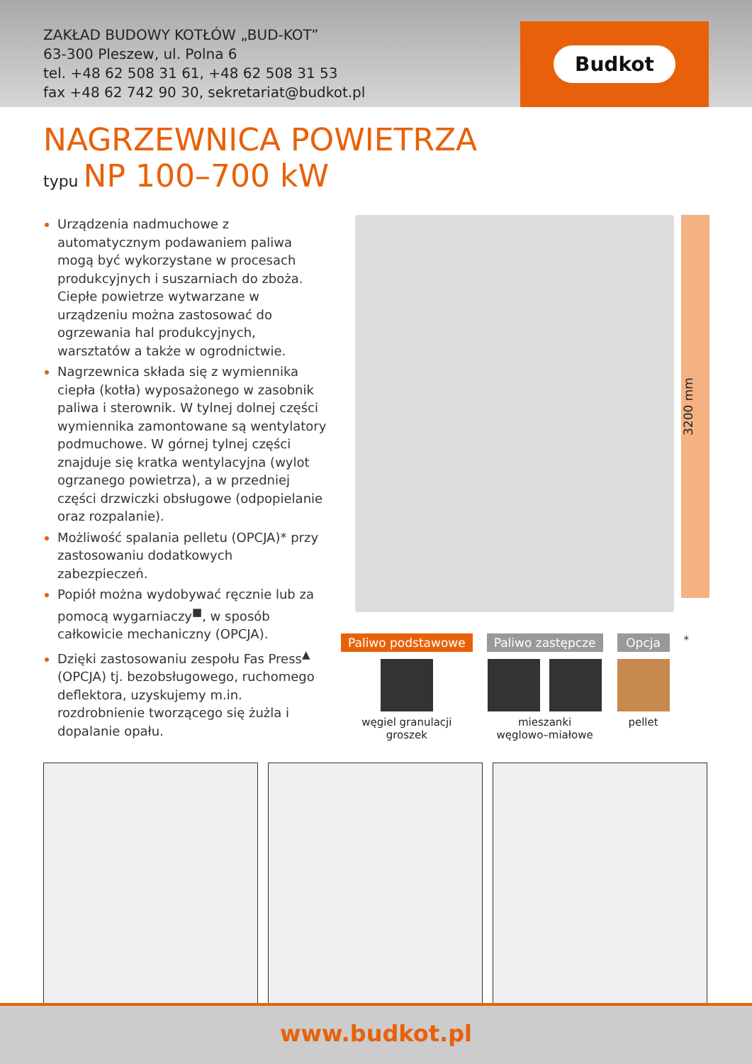ZAKŁAD BUDOWY KOTŁÓW „BUD-KOT”
63-300 Pleszew, ul. Polna 6
tel. +48 62 508 31 61, +48 62 508 31 53
fax +48 62 742 90 30, sekretariat@budkot.pl
Budkot
NAGRZEWNICA POWIETRZA
typu NP 100–700 kW
Urządzenia nadmuchowe z automatycznym podawaniem paliwa mogą być wykorzystane w procesach produkcyjnych i suszarniach do zboża. Ciepłe powietrze wytwarzane w urządzeniu można zastosować do ogrzewania hal produkcyjnych, warsztatów a także w ogrodnictwie.
Nagrzewnica składa się z wymiennika ciepła (kotła) wyposażonego w zasobnik paliwa i sterownik. W tylnej dolnej części wymiennika zamontowane są wentylatory podmuchowe. W górnej tylnej części znajduje się kratka wentylacyjna (wylot ogrzanego powietrza), a w przedniej części drzwiczki obsługowe (odpopielanie oraz rozpalanie).
Możliwość spalania pelletu (OPCJA)* przy zastosowaniu dodatkowych zabezpieczeń.
Popiół można wydobywać ręcznie lub za pomocą wygarniaczy<sup>■</sup>, w sposób całkowicie mechaniczny (OPCJA).
Dzięki zastosowaniu zespołu Fas Press<sup>▲</sup> (OPCJA) tj. bezobsługowego, ruchomego deflektora, uzyskujemy m.in. rozdrobnienie tworzącego się żużla i dopalanie opału.
3200 mm
Paliwo podstawowe
węgiel granulacji
groszek
Paliwo zastępcze
mieszanki
węglowo–miałowe
Opcja
pellet
*
www.budkot.pl